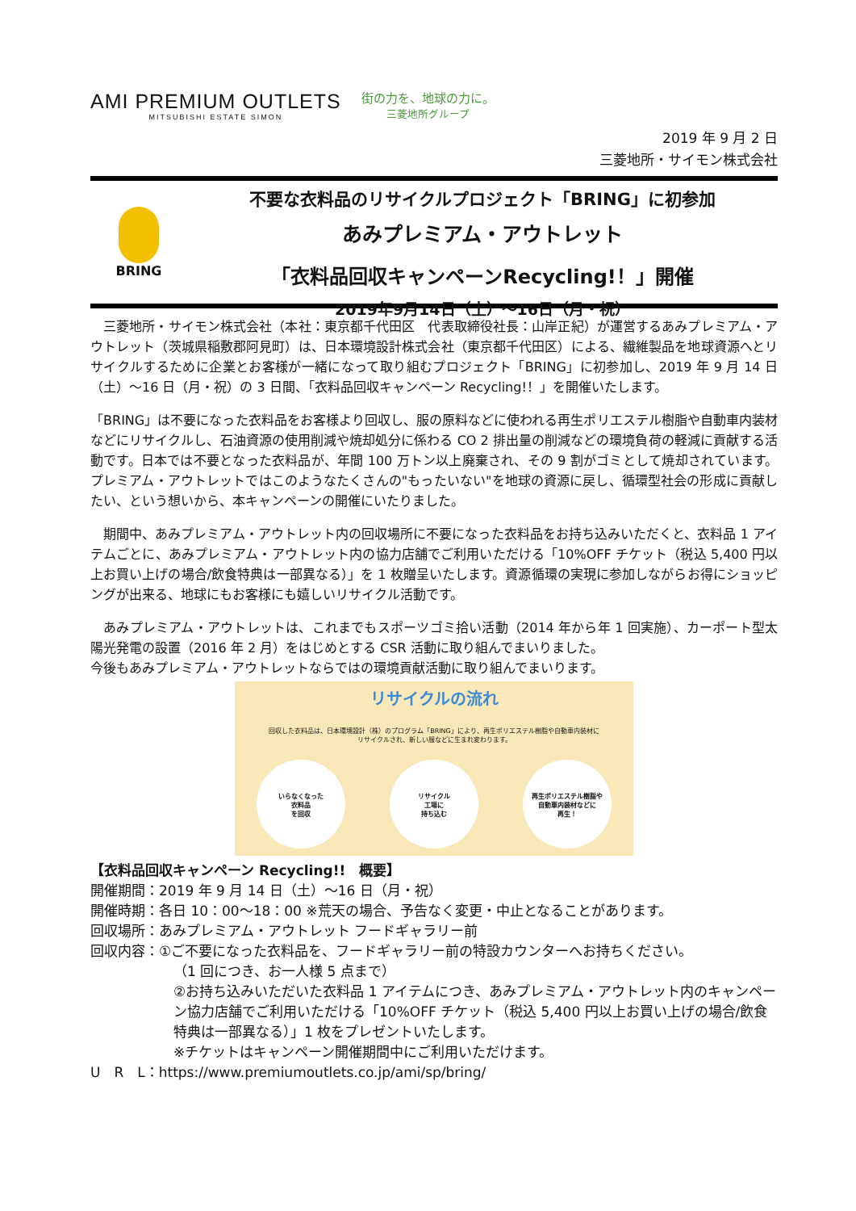AMI PREMIUM OUTLETS
MITSUBISHI ESTATE SIMON
街の力を、地球の力に。
三菱地所グループ
2019 年 9 月 2 日
三菱地所・サイモン株式会社
BRING
不要な衣料品のリサイクルプロジェクト「BRING」に初参加
あみプレミアム・アウトレット
「衣料品回収キャンペーンRecycling!！」開催
2019年9月14日（土）～16日（月・祝）
　三菱地所・サイモン株式会社（本社：東京都千代田区　代表取締役社長：山岸正紀）が運営するあみプレミアム・アウトレット（茨城県稲敷郡阿見町）は、日本環境設計株式会社（東京都千代田区）による、繊維製品を地球資源へとリサイクルするために企業とお客様が一緒になって取り組むプロジェクト「BRING」に初参加し、2019 年 9 月 14 日（土）～16 日（月・祝）の 3 日間、「衣料品回収キャンペーン Recycling!！」を開催いたします。
「BRING」は不要になった衣料品をお客様より回収し、服の原料などに使われる再生ポリエステル樹脂や自動車内装材などにリサイクルし、石油資源の使用削減や焼却処分に係わる CO 2 排出量の削減などの環境負荷の軽減に貢献する活動です。日本では不要となった衣料品が、年間 100 万トン以上廃棄され、その 9 割がゴミとして焼却されています。プレミアム・アウトレットではこのようなたくさんの"もったいない"を地球の資源に戻し、循環型社会の形成に貢献したい、という想いから、本キャンペーンの開催にいたりました。
　期間中、あみプレミアム・アウトレット内の回収場所に不要になった衣料品をお持ち込みいただくと、衣料品 1 アイテムごとに、あみプレミアム・アウトレット内の協力店舗でご利用いただける「10%OFF チケット（税込 5,400 円以上お買い上げの場合/飲食特典は一部異なる）」を 1 枚贈呈いたします。資源循環の実現に参加しながらお得にショッピングが出来る、地球にもお客様にも嬉しいリサイクル活動です。
　あみプレミアム・アウトレットは、これまでもスポーツゴミ拾い活動（2014 年から年 1 回実施）、カーポート型太陽光発電の設置（2016 年 2 月）をはじめとする CSR 活動に取り組んでまいりました。
今後もあみプレミアム・アウトレットならではの環境貢献活動に取り組んでまいります。
リサイクルの流れ
回収した衣料品は、日本環境設計（株）のプログラム「BRING」により、再生ポリエステル樹脂や自動車内装材に
リサイクルされ、新しい服などに生まれ変わります。
いらなくなった
衣料品
を回収
リサイクル
工場に
持ち込む
再生ポリエステル樹脂や
自動車内装材などに
再生！
【衣料品回収キャンペーン Recycling!!　概要】
開催期間：2019 年 9 月 14 日（土）～16 日（月・祝）
開催時期：各日 10：00～18：00 ※荒天の場合、予告なく変更・中止となることがあります。
回収場所：あみプレミアム・アウトレット フードギャラリー前
回収内容：①ご不要になった衣料品を、フードギャラリー前の特設カウンターへお持ちください。
（1 回につき、お一人様 5 点まで）
②お持ち込みいただいた衣料品 1 アイテムにつき、あみプレミアム・アウトレット内のキャンペーン協力店舗でご利用いただける「10%OFF チケット（税込 5,400 円以上お買い上げの場合/飲食特典は一部異なる）」1 枚をプレゼントいたします。
※チケットはキャンペーン開催期間中にご利用いただけます。
U　R　L：https://www.premiumoutlets.co.jp/ami/sp/bring/